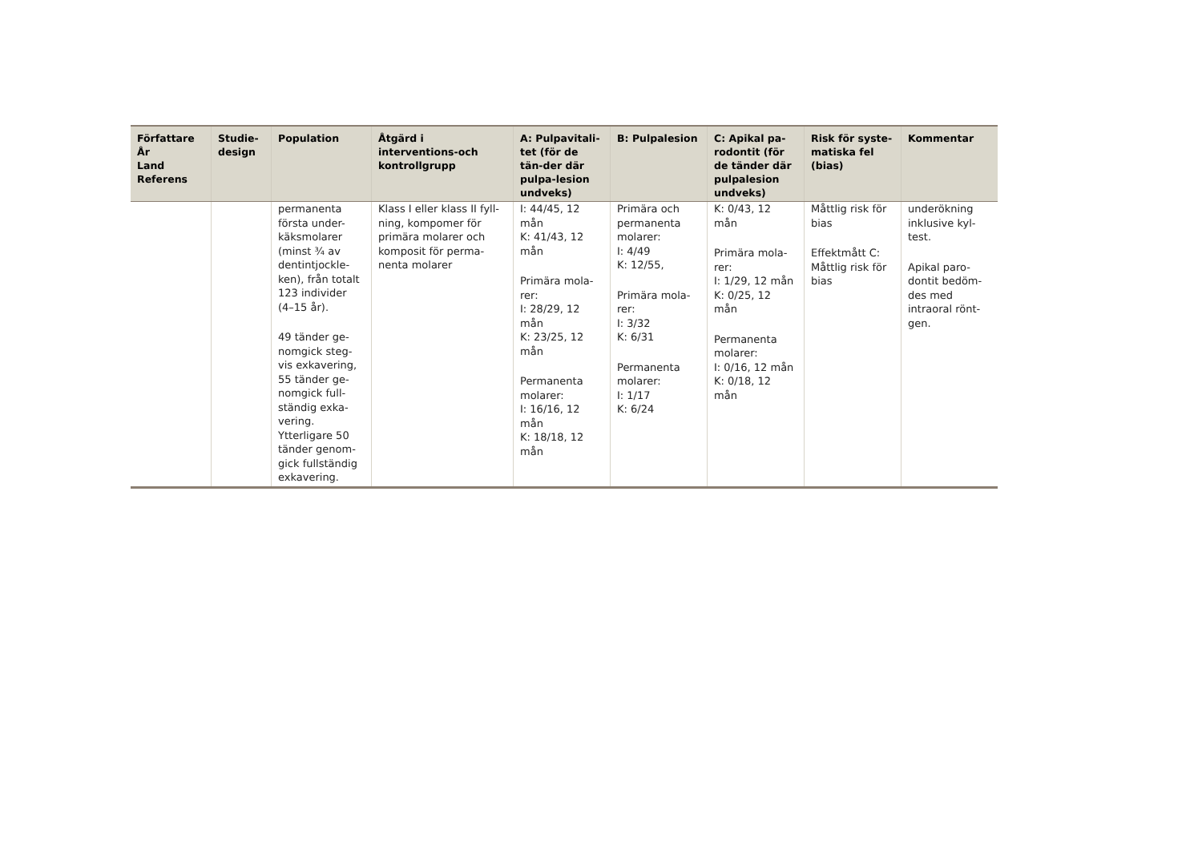| Författare År Land Referens | Studie-design | Population | Åtgärd i interventions-och kontrollgrupp | A: Pulpavitali-tet (för de tän-der där pulpa-lesion undveks) | B: Pulpalesion | C: Apikal pa-rodontit (för de tänder där pulpalesion undveks) | Risk för syste-matiska fel (bias) | Kommentar |
| --- | --- | --- | --- | --- | --- | --- | --- | --- |
| | | permanenta första under-käksmolarer (minst ¾ av dentintjockle-ken), från totalt 123 individer (4–15 år). 49 tänder ge-nomgick steg-vis exkavering, 55 tänder ge-nomgick full-ständig exka-vering. Ytterligare 50 tänder genom-gick fullständig exkavering. | Klass I eller klass II fyll-ning, kompomer för primära molarer och komposit för perma-nenta molarer | I: 44/45, 12 mån K: 41/43, 12 mån Primära mola-rer: I: 28/29, 12 mån K: 23/25, 12 mån Permanenta molarer: I: 16/16, 12 mån K: 18/18, 12 mån | Primära och permanenta molarer: I: 4/49 K: 12/55, Primära mola-rer: I: 3/32 K: 6/31 Permanenta molarer: I: 1/17 K: 6/24 | K: 0/43, 12 mån Primära mola-rer: I: 1/29, 12 mån K: 0/25, 12 mån Permanenta molarer: I: 0/16, 12 mån K: 0/18, 12 mån | Måttlig risk för bias Effektmått C: Måttlig risk för bias | underökning inklusive kyl-test. Apikal paro-dontit bedöm-des med intraoral rönt-gen. |